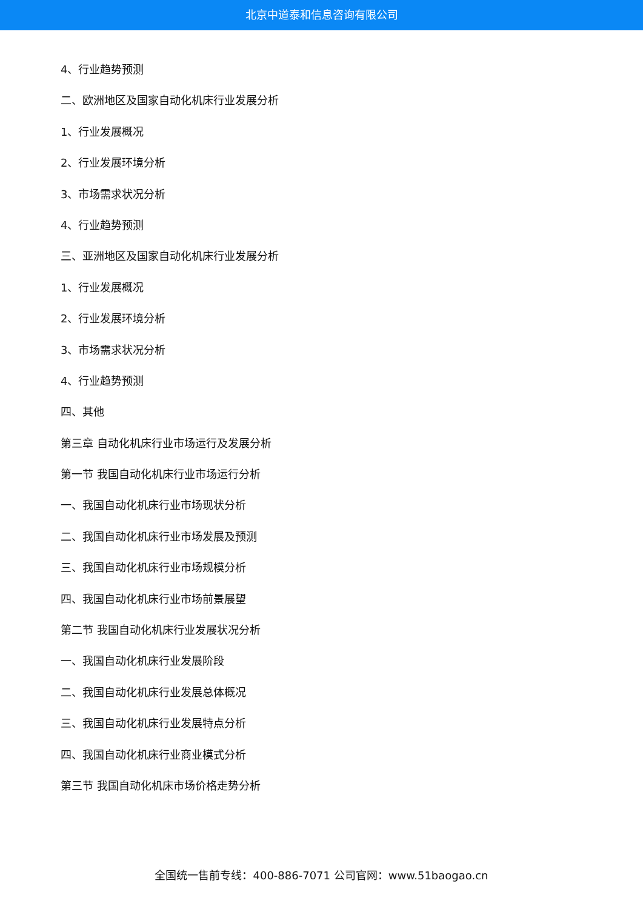北京中道泰和信息咨询有限公司
4、行业趋势预测
二、欧洲地区及国家自动化机床行业发展分析
1、行业发展概况
2、行业发展环境分析
3、市场需求状况分析
4、行业趋势预测
三、亚洲地区及国家自动化机床行业发展分析
1、行业发展概况
2、行业发展环境分析
3、市场需求状况分析
4、行业趋势预测
四、其他
第三章 自动化机床行业市场运行及发展分析
第一节 我国自动化机床行业市场运行分析
一、我国自动化机床行业市场现状分析
二、我国自动化机床行业市场发展及预测
三、我国自动化机床行业市场规模分析
四、我国自动化机床行业市场前景展望
第二节 我国自动化机床行业发展状况分析
一、我国自动化机床行业发展阶段
二、我国自动化机床行业发展总体概况
三、我国自动化机床行业发展特点分析
四、我国自动化机床行业商业模式分析
第三节 我国自动化机床市场价格走势分析
全国统一售前专线：400-886-7071 公司官网：www.51baogao.cn